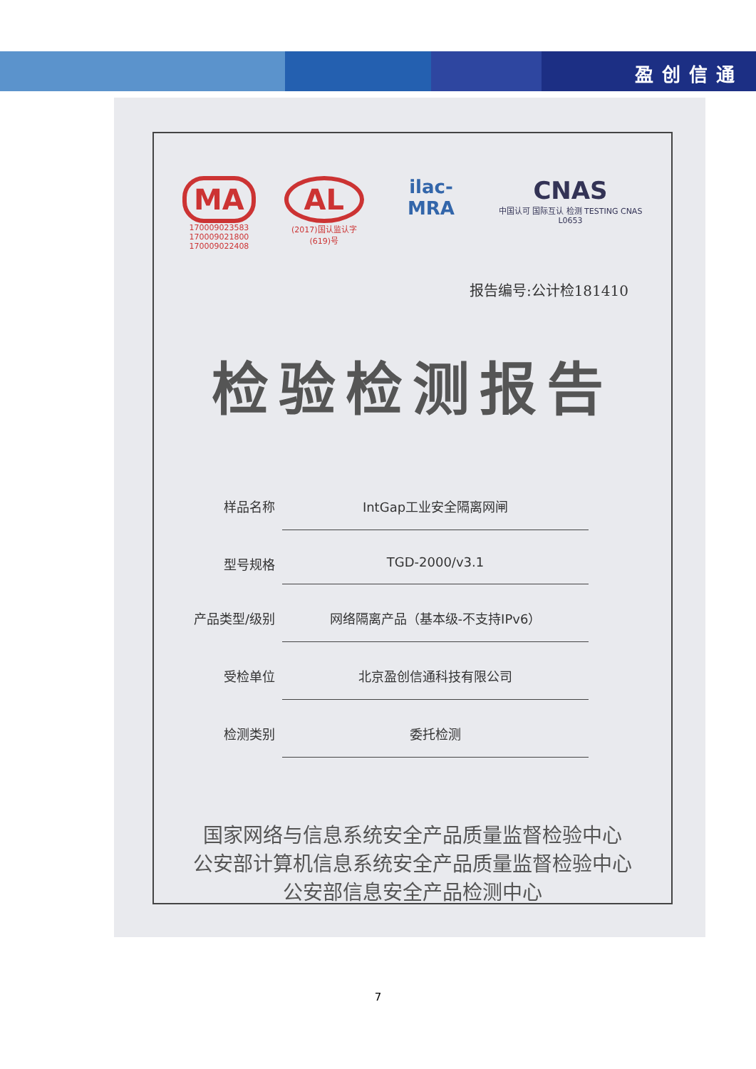盈创信通
MA
170009023583
170009021800
170009022408
AL
(2017)国认监认字(619)号
ilac-MRA
CNAS
中国认可 国际互认 检测 TESTING CNAS L0653
报告编号:公计检181410
检验检测报告
样品名称 IntGap工业安全隔离网闸
型号规格 TGD-2000/v3.1
产品类型/级别 网络隔离产品（基本级-不支持IPv6）
受检单位 北京盈创信通科技有限公司
检测类别 委托检测
国家网络与信息系统安全产品质量监督检验中心
公安部计算机信息系统安全产品质量监督检验中心
公安部信息安全产品检测中心
7